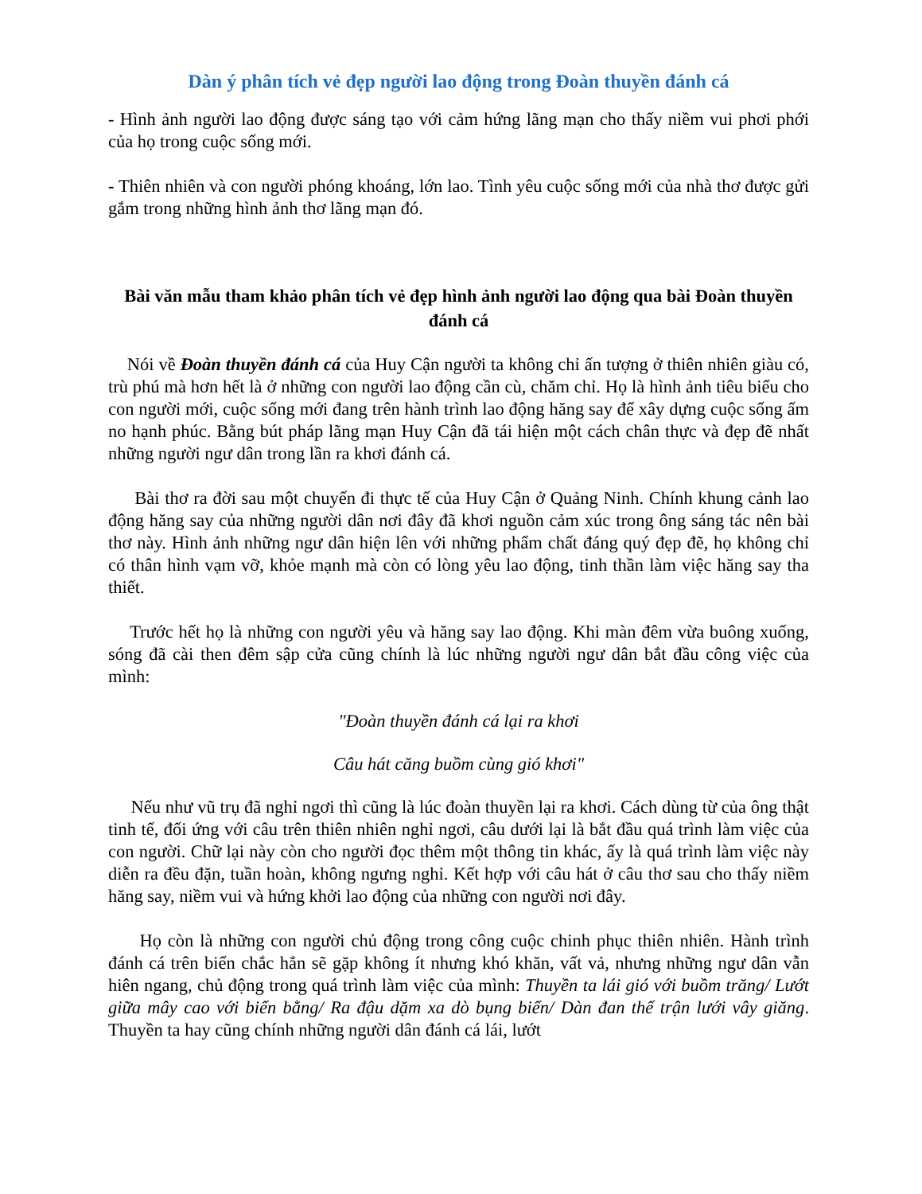Dàn ý phân tích vẻ đẹp người lao động trong Đoàn thuyền đánh cá
- Hình ảnh người lao động được sáng tạo với cảm hứng lãng mạn cho thấy niềm vui phơi phới của họ trong cuộc sống mới.
- Thiên nhiên và con người phóng khoáng, lớn lao. Tình yêu cuộc sống mới của nhà thơ được gửi gắm trong những hình ảnh thơ lãng mạn đó.
Bài văn mẫu tham khảo phân tích vẻ đẹp hình ảnh người lao động qua bài Đoàn thuyền đánh cá
Nói về Đoàn thuyền đánh cá của Huy Cận người ta không chỉ ấn tượng ở thiên nhiên giàu có, trù phú mà hơn hết là ở những con người lao động cần cù, chăm chỉ. Họ là hình ảnh tiêu biểu cho con người mới, cuộc sống mới đang trên hành trình lao động hăng say để xây dựng cuộc sống ấm no hạnh phúc. Bằng bút pháp lãng mạn Huy Cận đã tái hiện một cách chân thực và đẹp đẽ nhất những người ngư dân trong lần ra khơi đánh cá.
Bài thơ ra đời sau một chuyến đi thực tế của Huy Cận ở Quảng Ninh. Chính khung cảnh lao động hăng say của những người dân nơi đây đã khơi nguồn cảm xúc trong ông sáng tác nên bài thơ này. Hình ảnh những ngư dân hiện lên với những phẩm chất đáng quý đẹp đẽ, họ không chỉ có thân hình vạm vỡ, khỏe mạnh mà còn có lòng yêu lao động, tinh thần làm việc hăng say tha thiết.
Trước hết họ là những con người yêu và hăng say lao động. Khi màn đêm vừa buông xuống, sóng đã cài then đêm sập cửa cũng chính là lúc những người ngư dân bắt đầu công việc của mình:
"Đoàn thuyền đánh cá lại ra khơi
Câu hát căng buồm cùng gió khơi"
Nếu như vũ trụ đã nghỉ ngơi thì cũng là lúc đoàn thuyền lại ra khơi. Cách dùng từ của ông thật tinh tế, đối ứng với câu trên thiên nhiên nghỉ ngơi, câu dưới lại là bắt đầu quá trình làm việc của con người. Chữ lại này còn cho người đọc thêm một thông tin khác, ấy là quá trình làm việc này diễn ra đều đặn, tuần hoàn, không ngưng nghỉ. Kết hợp với câu hát ở câu thơ sau cho thấy niềm hăng say, niềm vui và hứng khởi lao động của những con người nơi đây.
Họ còn là những con người chủ động trong công cuộc chinh phục thiên nhiên. Hành trình đánh cá trên biển chắc hẳn sẽ gặp không ít nhưng khó khăn, vất vả, nhưng những ngư dân vẫn hiên ngang, chủ động trong quá trình làm việc của mình: Thuyền ta lái gió với buồm trăng/ Lướt giữa mây cao với biển bằng/ Ra đậu dặm xa dò bụng biển/ Dàn đan thế trận lưới vây giăng. Thuyền ta hay cũng chính những người dân đánh cá lái, lướt